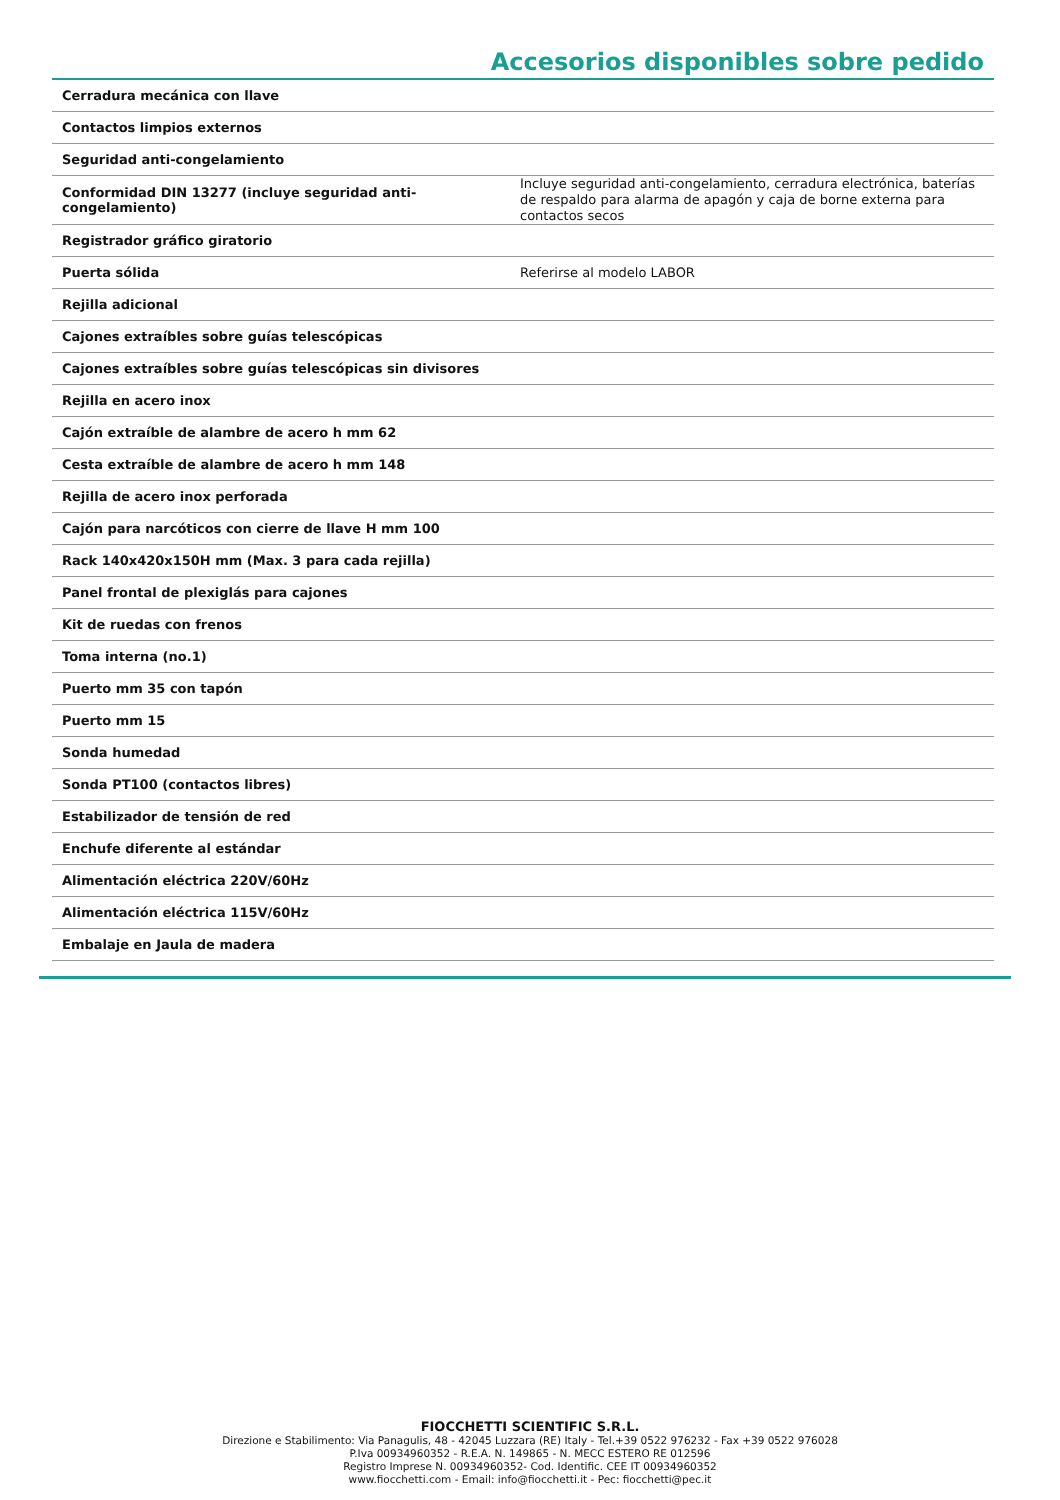Accesorios disponibles sobre pedido
| Cerradura mecánica con llave | |
| Contactos limpios externos | |
| Seguridad anti-congelamiento | |
| Conformidad DIN 13277 (incluye seguridad anti-congelamiento) | Incluye seguridad anti-congelamiento, cerradura electrónica, baterías de respaldo para alarma de apagón y caja de borne externa para contactos secos |
| Registrador gráfico giratorio | |
| Puerta sólida | Referirse al modelo LABOR |
| Rejilla adicional | |
| Cajones extraíbles sobre guías telescópicas | |
| Cajones extraíbles sobre guías telescópicas sin divisores | |
| Rejilla en acero inox | |
| Cajón extraíble de alambre de acero h mm 62 | |
| Cesta extraíble de alambre de acero h mm 148 | |
| Rejilla de acero inox perforada | |
| Cajón para narcóticos con cierre de llave H mm 100 | |
| Rack 140x420x150H mm (Max. 3 para cada rejilla) | |
| Panel frontal de plexiglás para cajones | |
| Kit de ruedas con frenos | |
| Toma interna (no.1) | |
| Puerto mm 35 con tapón | |
| Puerto mm 15 | |
| Sonda humedad | |
| Sonda PT100 (contactos libres) | |
| Estabilizador de tensión de red | |
| Enchufe diferente al estándar | |
| Alimentación eléctrica 220V/60Hz | |
| Alimentación eléctrica 115V/60Hz | |
| Embalaje en Jaula de madera | |
FIOCCHETTI SCIENTIFIC S.R.L.
Direzione e Stabilimento: Via Panagulis, 48 - 42045 Luzzara (RE) Italy - Tel.+39 0522 976232 - Fax +39 0522 976028
P.Iva 00934960352 - R.E.A. N. 149865 - N. MECC ESTERO RE 012596
Registro Imprese N. 00934960352- Cod. Identific. CEE IT 00934960352
www.fiocchetti.com - Email: info@fiocchetti.it - Pec: fiocchetti@pec.it